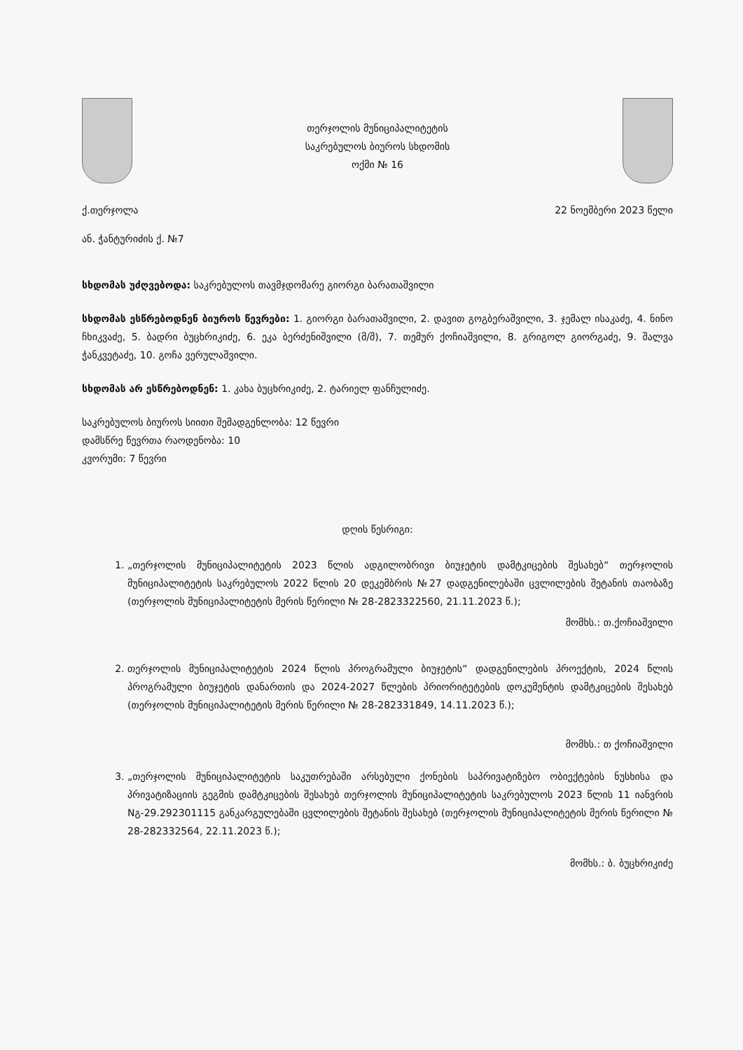თერჯოლის მუნიციპალიტეტის
საკრებულოს ბიუროს სხდომის
ოქმი № 16
ქ.თერჯოლა 22 ნოემბერი 2023 წელი
ან. ჭანტურიძის ქ. №7
სხდომას უძღვებოდა: საკრებულოს თავმჯდომარე გიორგი ბარათაშვილი
სხდომას ესწრებოდნენ ბიუროს წევრები: 1. გიორგი ბარათაშვილი, 2. დავით გოგბერაშვილი, 3. ჯემალ ისაკაძე, 4. ნინო ჩხიკვაძე, 5. ბადრი ბუცხრიკიძე, 6. ეკა ბერძენიშვილი (მ/შ), 7. თემურ ქოჩიაშვილი, 8. გრიგოლ გიორგაძე, 9. შალვა ჭანკვეტაძე, 10. გოჩა ვერულაშვილი.
სხდომას არ ესწრებოდნენ: 1. კახა ბუცხრიკიძე, 2. ტარიელ ფანჩულიძე.
საკრებულოს ბიუროს სიითი შემადგენლობა: 12 წევრი
დამსწრე წევრთა რაოდენობა: 10
კვორუმი: 7 წევრი
დღის წესრიგი:
1. „თერჯოლის მუნიციპალიტეტის 2023 წლის ადგილობრივი ბიუჯეტის დამტკიცების შესახებ“ თერჯოლის მუნიციპალიტეტის საკრებულოს 2022 წლის 20 დეკემბრის №27 დადგენილებაში ცვლილების შეტანის თაობაზე (თერჯოლის მუნიციპალიტეტის მერის წერილი № 28-2823322560, 21.11.2023 წ.);
მომხს.: თ.ქოჩიაშვილი
2. თერჯოლის მუნიციპალიტეტის 2024 წლის პროგრამული ბიუჯეტის“ დადგენილების პროექტის, 2024 წლის პროგრამული ბიუჯეტის დანართის და 2024-2027 წლების პრიორიტეტების დოკუმენტის დამტკიცების შესახებ (თერჯოლის მუნიციპალიტეტის მერის წერილი № 28-282331849, 14.11.2023 წ.);
მომხს.: თ ქოჩიაშვილი
3. „თერჯოლის მუნიციპალიტეტის საკუთრებაში არსებული ქონების საპრივატიზებო ობიექტების ნუსხისა და პრივატიზაციის გეგმის დამტკიცების შესახებ თერჯოლის მუნიციპალიტეტის საკრებულოს 2023 წლის 11 იანვრის Nგ-29.292301115 განკარგულებაში ცვლილების შეტანის შესახებ (თერჯოლის მუნიციპალიტეტის მერის წერილი № 28-282332564, 22.11.2023 წ.);
მომხს.: ბ. ბუცხრიკიძე